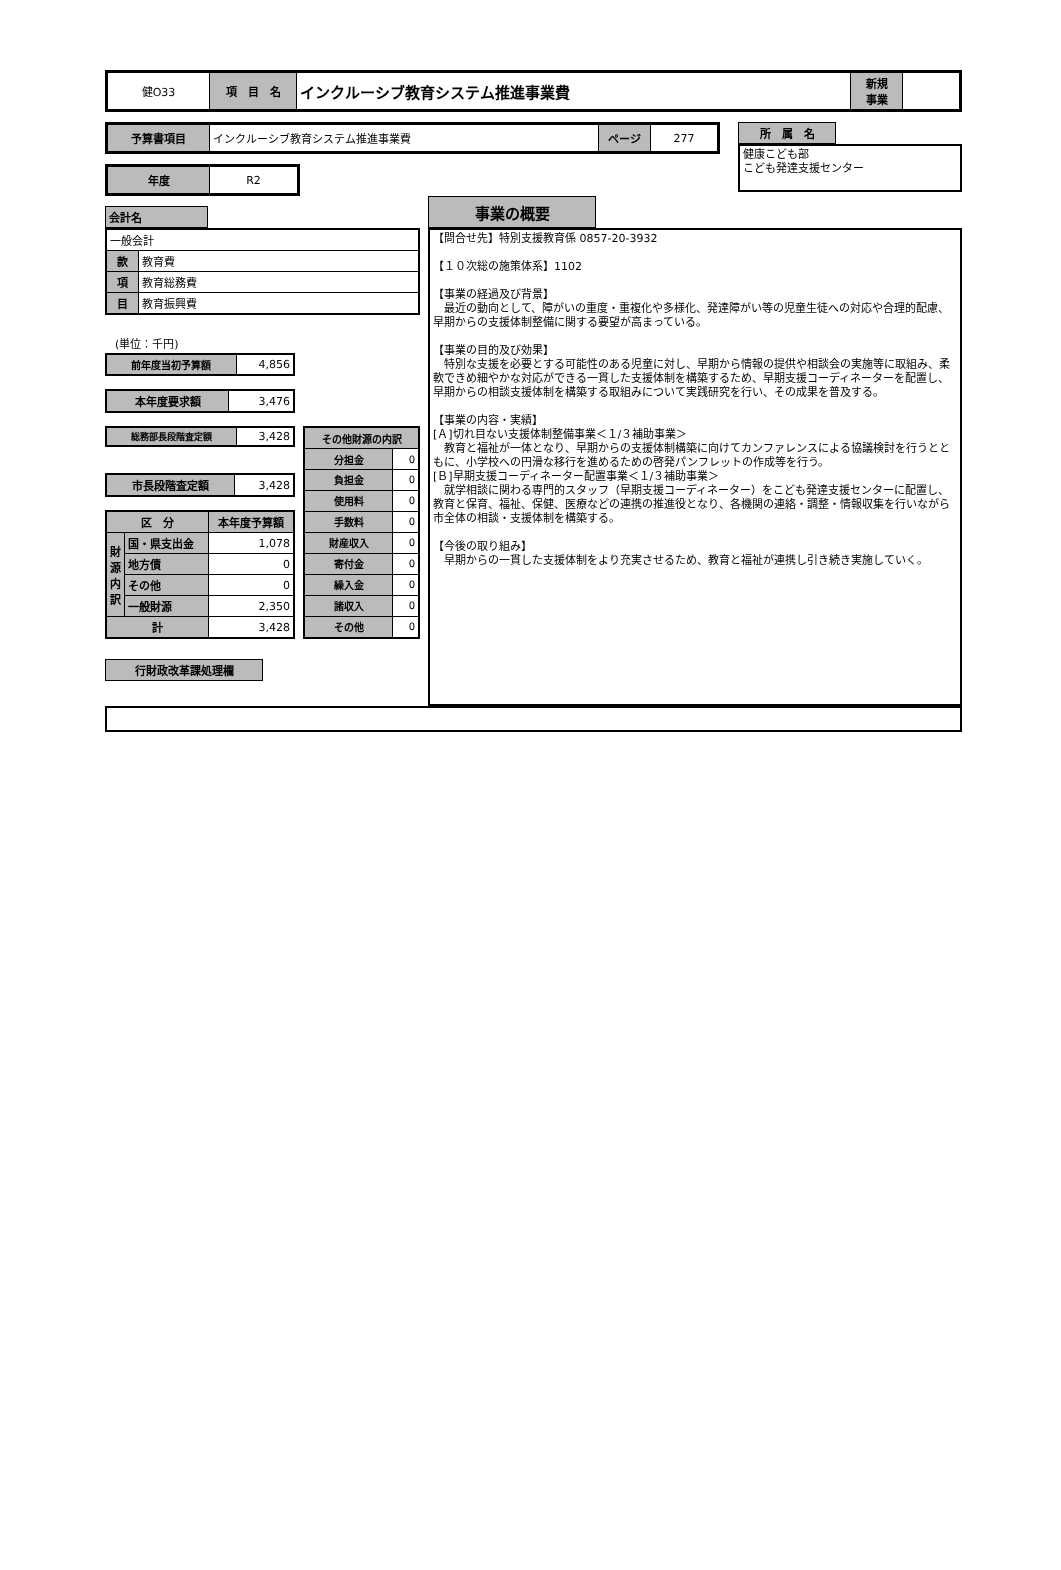| 健O33 | 項 目 名 | インクルーシブ教育システム推進事業費 | 新規 事業 | |
| 予算書項目 | インクルーシブ教育システム推進事業費 | ページ | 277 |
| 年度 | R2 |
| 所 属 名 |
健康こども部
こども発達支援センター
| 会計名 | |
| 一般会計 | |
| 款 | 教育費 |
| 項 | 教育総務費 |
| 目 | 教育振興費 |
(単位：千円)
| 前年度当初予算額 | 4,856 |
| 本年度要求額 | 3,476 |
| 総務部長段階査定額 | 3,428 |
| 市長段階査定額 | 3,428 |
| 区 分 | | 本年度予算額 |
| --- | --- | --- |
| 財源内訳 | 国・県支出金 | 1,078 |
| | 地方債 | 0 |
| | その他 | 0 |
| | 一般財源 | 2,350 |
| 計 | | 3,428 |
| その他財源の内訳 | |
| --- | --- |
| 分担金 | 0 |
| 負担金 | 0 |
| 使用料 | 0 |
| 手数料 | 0 |
| 財産収入 | 0 |
| 寄付金 | 0 |
| 繰入金 | 0 |
| 諸収入 | 0 |
| その他 | 0 |
| 行財政改革課処理欄 |
| 事業の概要 |
【問合せ先】特別支援教育係 0857-20-3932
【１０次総の施策体系】1102
【事業の経過及び背景】
　最近の動向として、障がいの重度・重複化や多様化、発達障がい等の児童生徒への対応や合理的配慮、早期からの支援体制整備に関する要望が高まっている。
【事業の目的及び効果】
　特別な支援を必要とする可能性のある児童に対し、早期から情報の提供や相談会の実施等に取組み、柔軟できめ細やかな対応ができる一貫した支援体制を構築するため、早期支援コーディネーターを配置し、早期からの相談支援体制を構築する取組みについて実践研究を行い、その成果を普及する。
【事業の内容・実績】
[Ａ]切れ目ない支援体制整備事業＜１/３補助事業＞
　教育と福祉が一体となり、早期からの支援体制構築に向けてカンファレンスによる協議検討を行うとともに、小学校への円滑な移行を進めるための啓発パンフレットの作成等を行う。
[Ｂ]早期支援コーディネーター配置事業＜１/３補助事業＞
　就学相談に関わる専門的スタッフ（早期支援コーディネーター）をこども発達支援センターに配置し、教育と保育、福祉、保健、医療などの連携の推進役となり、各機関の連絡・調整・情報収集を行いながら市全体の相談・支援体制を構築する。
【今後の取り組み】
　早期からの一貫した支援体制をより充実させるため、教育と福祉が連携し引き続き実施していく。